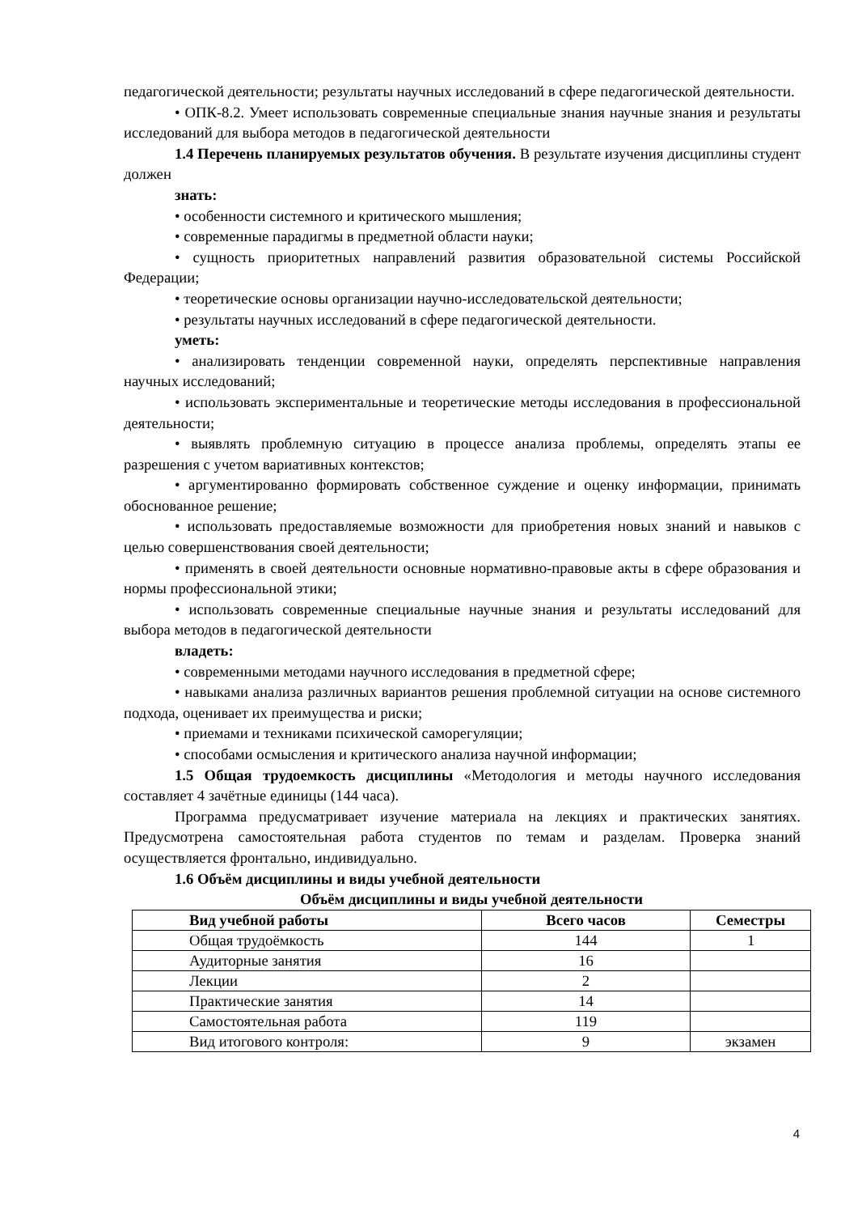педагогической деятельности; результаты научных исследований в сфере педагогической деятельности.
• ОПК-8.2. Умеет использовать современные специальные знания научные знания и результаты исследований для выбора методов в педагогической деятельности
1.4 Перечень планируемых результатов обучения. В результате изучения дисциплины студент должен
знать:
• особенности системного и критического мышления;
• современные парадигмы в предметной области науки;
• сущность приоритетных направлений развития образовательной системы Российской Федерации;
• теоретические основы организации научно-исследовательской деятельности;
• результаты научных исследований в сфере педагогической деятельности.
уметь:
• анализировать тенденции современной науки, определять перспективные направления научных исследований;
• использовать экспериментальные и теоретические методы исследования в профессиональной деятельности;
• выявлять проблемную ситуацию в процессе анализа проблемы, определять этапы ее разрешения с учетом вариативных контекстов;
• аргументированно формировать собственное суждение и оценку информации, принимать обоснованное решение;
• использовать предоставляемые возможности для приобретения новых знаний и навыков с целью совершенствования своей деятельности;
• применять в своей деятельности основные нормативно-правовые акты в сфере образования и нормы профессиональной этики;
• использовать современные специальные научные знания и результаты исследований для выбора методов в педагогической деятельности
владеть:
• современными методами научного исследования в предметной сфере;
• навыками анализа различных вариантов решения проблемной ситуации на основе системного подхода, оценивает их преимущества и риски;
• приемами и техниками психической саморегуляции;
• способами осмысления и критического анализа научной информации;
1.5 Общая трудоемкость дисциплины «Методология и методы научного исследования составляет 4 зачётные единицы (144 часа).
Программа предусматривает изучение материала на лекциях и практических занятиях. Предусмотрена самостоятельная работа студентов по темам и разделам. Проверка знаний осуществляется фронтально, индивидуально.
1.6 Объём дисциплины и виды учебной деятельности
Объём дисциплины и виды учебной деятельности
| Вид учебной работы | Всего часов | Семестры |
| --- | --- | --- |
| Общая трудоёмкость | 144 | 1 |
| Аудиторные занятия | 16 | |
| Лекции | 2 | |
| Практические занятия | 14 | |
| Самостоятельная работа | 119 | |
| Вид итогового контроля: | 9 | экзамен |
4